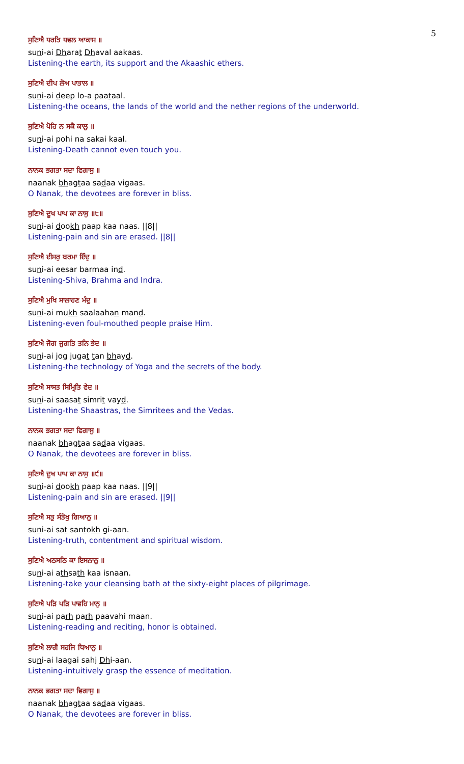5
ਸੁਣਿਐ ਧਰਤਿ ਧਵਲ ਆਕਾਸ ॥
suni-ai Dharat Dhaval aakaas.
Listening-the earth, its support and the Akaashic ethers.
ਸੁਣਿਐ ਦੀਪ ਲੋਅ ਪਾਤਾਲ ॥
suni-ai deep lo-a paataal.
Listening-the oceans, the lands of the world and the nether regions of the underworld.
ਸੁਣਿਐ ਪੋਹਿ ਨ ਸਕੈ ਕਾਲੁ ॥
suni-ai pohi na sakai kaal.
Listening-Death cannot even touch you.
ਨਾਨਕ ਭਗਤਾ ਸਦਾ ਵਿਗਾਸੁ ॥
naanak bhagtaa sadaa vigaas.
O Nanak, the devotees are forever in bliss.
ਸੁਣਿਐ ਦੂਖ ਪਾਪ ਕਾ ਨਾਸੁ ॥੮॥
suni-ai dookh paap kaa naas. ||8||
Listening-pain and sin are erased. ||8||
ਸੁਣਿਐ ਈਸਰੁ ਬਰਮਾ ਇੰਦੁ ॥
suni-ai eesar barmaa ind.
Listening-Shiva, Brahma and Indra.
ਸੁਣਿਐ ਮੁਖਿ ਸਾਲਾਹਣ ਮੰਦੁ ॥
suni-ai mukh saalaahan mand.
Listening-even foul-mouthed people praise Him.
ਸੁਣਿਐ ਜੋਗ ਜੁਗਤਿ ਤਨਿ ਭੇਦ ॥
suni-ai jog jugat tan bhayd.
Listening-the technology of Yoga and the secrets of the body.
ਸੁਣਿਐ ਸਾਸਤ ਸਿਮ੍ਰਿਤਿ ਵੇਦ ॥
suni-ai saasat simrit vayd.
Listening-the Shaastras, the Simritees and the Vedas.
ਨਾਨਕ ਭਗਤਾ ਸਦਾ ਵਿਗਾਸੁ ॥
naanak bhagtaa sadaa vigaas.
O Nanak, the devotees are forever in bliss.
ਸੁਣਿਐ ਦੂਖ ਪਾਪ ਕਾ ਨਾਸੁ ॥੯॥
suni-ai dookh paap kaa naas. ||9||
Listening-pain and sin are erased. ||9||
ਸੁਣਿਐ ਸਤੁ ਸੰਤੋਖੁ ਗਿਆਨੁ ॥
suni-ai sat santokh gi-aan.
Listening-truth, contentment and spiritual wisdom.
ਸੁਣਿਐ ਅਠਸਠਿ ਕਾ ਇਸਨਾਨੁ ॥
suni-ai athsath kaa isnaan.
Listening-take your cleansing bath at the sixty-eight places of pilgrimage.
ਸੁਣਿਐ ਪੜਿ ਪੜਿ ਪਾਵਹਿ ਮਾਨੁ ॥
suni-ai parh parh paavahi maan.
Listening-reading and reciting, honor is obtained.
ਸੁਣਿਐ ਲਾਗੈ ਸਹਜਿ ਧਿਆਨੁ ॥
suni-ai laagai sahj Dhi-aan.
Listening-intuitively grasp the essence of meditation.
ਨਾਨਕ ਭਗਤਾ ਸਦਾ ਵਿਗਾਸੁ ॥
naanak bhagtaa sadaa vigaas.
O Nanak, the devotees are forever in bliss.